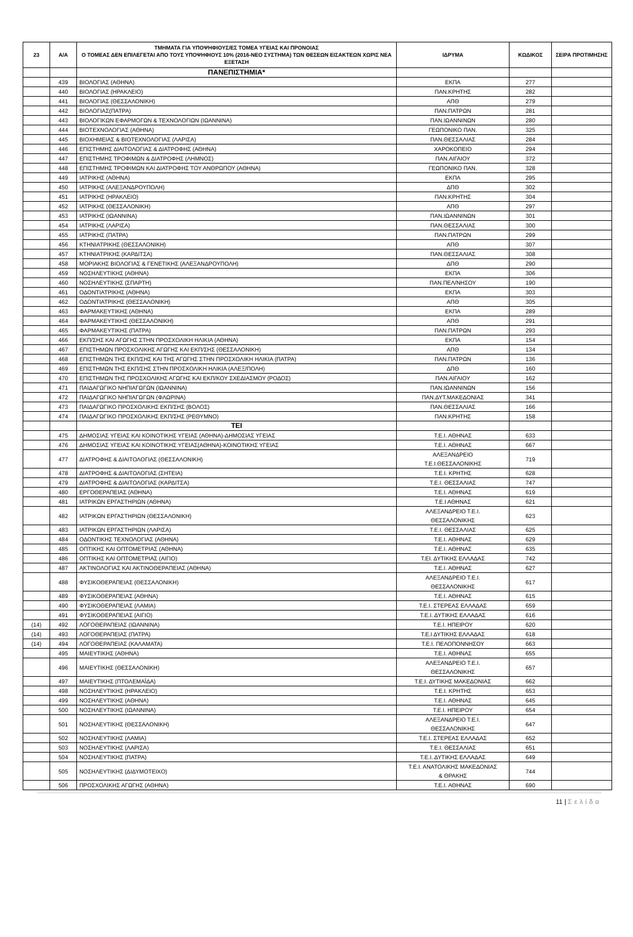| 23 | Α/Α | ΤΜΗΜΑΤΑ ΓΙΑ ΥΠΟΨΗΦΙΟΥΣ/ΕΣ ΤΟΜΕΑ ΥΓΕΙΑΣ ΚΑΙ ΠΡΟΝΟΙΑΣ Ο ΤΟΜΕΑΣ ΔΕΝ ΕΠΙΛΕΓΕΤΑΙ ΑΠΟ ΤΟΥΣ ΥΠΟΨΗΦΙΟΥΣ 10% (2016-ΝΕΟ ΣΥΣΤΗΜΑ) ΤΩΝ ΘΕΣΕΩΝ ΕΙΣΑΚΤΕΩΝ ΧΩΡΙΣ ΝΕΑ ΕΞΕΤΑΣΗ | ΙΔΡΥΜΑ | ΚΩΔΙΚΟΣ | ΣΕΙΡΑ ΠΡΟΤΙΜΗΣΗΣ |
| --- | --- | --- | --- | --- | --- |
| | | ΠΑΝΕΠΙΣΤΗΜΙΑ* | | | |
| | 439 | ΒΙΟΛΟΓΙΑΣ (ΑΘΗΝΑ) | ΕΚΠΑ | 277 | |
| | 440 | ΒΙΟΛΟΓΙΑΣ (ΗΡΑΚΛΕΙΟ) | ΠΑΝ.ΚΡΗΤΗΣ | 282 | |
| | 441 | ΒΙΟΛΟΓΙΑΣ (ΘΕΣΣΑΛΟΝΙΚΗ) | ΑΠΘ | 279 | |
| | 442 | ΒΙΟΛΟΓΙΑΣ(ΠΑΤΡΑ) | ΠΑΝ.ΠΑΤΡΩΝ | 281 | |
| | 443 | ΒΙΟΛΟΓΙΚΩΝ ΕΦΑΡΜΟΓΩΝ & ΤΕΧΝΟΛΟΓΙΩΝ (ΙΩΑΝΝΙΝΑ) | ΠΑΝ.ΙΩΑΝΝΙΝΩΝ | 280 | |
| | 444 | ΒΙΟΤΕΧΝΟΛΟΓΙΑΣ (ΑΘΗΝΑ) | ΓΕΩΠΟΝΙΚΟ ΠΑΝ. | 325 | |
| | 445 | ΒΙΟΧΗΜΕΙΑΣ & ΒΙΟΤΕΧΝΟΛΟΓΙΑΣ (ΛΑΡΙΣΑ) | ΠΑΝ.ΘΕΣΣΑΛΙΑΣ | 284 | |
| | 446 | ΕΠΙΣΤΗΜΗΣ ΔΙΑΙΤΟΛΟΓΙΑΣ & ΔΙΑΤΡΟΦΗΣ (ΑΘΗΝΑ) | ΧΑΡΟΚΟΠΕΙΟ | 294 | |
| | 447 | ΕΠΙΣΤΗΜΗΣ ΤΡΟΦΙΜΩΝ & ΔΙΑΤΡΟΦΗΣ (ΛΗΜΝΟΣ) | ΠΑΝ.ΑΙΓΑΙΟΥ | 372 | |
| | 448 | ΕΠΙΣΤΗΜΗΣ ΤΡΟΦΙΜΩΝ ΚΑΙ ΔΙΑΤΡΟΦΗΣ ΤΟΥ ΑΝΘΡΩΠΟΥ (ΑΘΗΝΑ) | ΓΕΩΠΟΝΙΚΟ ΠΑΝ. | 328 | |
| | 449 | ΙΑΤΡΙΚΗΣ (ΑΘΗΝΑ) | ΕΚΠΑ | 295 | |
| | 450 | ΙΑΤΡΙΚΗΣ (ΑΛΕΞΑΝΔΡΟΥΠΟΛΗ) | ΔΠΘ | 302 | |
| | 451 | ΙΑΤΡΙΚΗΣ (ΗΡΑΚΛΕΙΟ) | ΠΑΝ.ΚΡΗΤΗΣ | 304 | |
| | 452 | ΙΑΤΡΙΚΗΣ (ΘΕΣΣΑΛΟΝΙΚΗ) | ΑΠΘ | 297 | |
| | 453 | ΙΑΤΡΙΚΗΣ (ΙΩΑΝΝΙΝΑ) | ΠΑΝ.ΙΩΑΝΝΙΝΩΝ | 301 | |
| | 454 | ΙΑΤΡΙΚΗΣ (ΛΑΡΙΣΑ) | ΠΑΝ.ΘΕΣΣΑΛΙΑΣ | 300 | |
| | 455 | ΙΑΤΡΙΚΗΣ (ΠΑΤΡΑ) | ΠΑΝ.ΠΑΤΡΩΝ | 299 | |
| | 456 | ΚΤΗΝΙΑΤΡΙΚΗΣ (ΘΕΣΣΑΛΟΝΙΚΗ) | ΑΠΘ | 307 | |
| | 457 | ΚΤΗΝΙΑΤΡΙΚΗΣ (ΚΑΡΔΙΤΣΑ) | ΠΑΝ.ΘΕΣΣΑΛΙΑΣ | 308 | |
| | 458 | ΜΟΡΙΑΚΗΣ ΒΙΟΛΟΓΙΑΣ & ΓΕΝΕΤΙΚΗΣ (ΑΛΕΞΑΝΔΡΟΥΠΟΛΗ) | ΔΠΘ | 290 | |
| | 459 | ΝΟΣΗΛΕΥΤΙΚΗΣ (ΑΘΗΝΑ) | ΕΚΠΑ | 306 | |
| | 460 | ΝΟΣΗΛΕΥΤΙΚΗΣ (ΣΠΑΡΤΗ) | ΠΑΝ.ΠΕΛ/ΝΗΣΟΥ | 190 | |
| | 461 | ΟΔΟΝΤΙΑΤΡΙΚΗΣ (ΑΘΗΝΑ) | ΕΚΠΑ | 303 | |
| | 462 | ΟΔΟΝΤΙΑΤΡΙΚΗΣ (ΘΕΣΣΑΛΟΝΙΚΗ) | ΑΠΘ | 305 | |
| | 463 | ΦΑΡΜΑΚΕΥΤΙΚΗΣ (ΑΘΗΝΑ) | ΕΚΠΑ | 289 | |
| | 464 | ΦΑΡΜΑΚΕΥΤΙΚΗΣ (ΘΕΣΣΑΛΟΝΙΚΗ) | ΑΠΘ | 291 | |
| | 465 | ΦΑΡΜΑΚΕΥΤΙΚΗΣ (ΠΑΤΡΑ) | ΠΑΝ.ΠΑΤΡΩΝ | 293 | |
| | 466 | ΕΚΠ/ΣΗΣ ΚΑΙ ΑΓΩΓΗΣ ΣΤΗΝ ΠΡΟΣΧΟΛΙΚΗ ΗΛΙΚΙΑ (ΑΘΗΝΑ) | ΕΚΠΑ | 154 | |
| | 467 | ΕΠΙΣΤΗΜΩΝ ΠΡΟΣΧΟΛΙΚΗΣ ΑΓΩΓΗΣ ΚΑΙ ΕΚΠ/ΣΗΣ (ΘΕΣΣΑΛΟΝΙΚΗ) | ΑΠΘ | 134 | |
| | 468 | ΕΠΙΣΤΗΜΩΝ ΤΗΣ ΕΚΠ/ΣΗΣ ΚΑΙ ΤΗΣ ΑΓΩΓΗΣ ΣΤΗΝ ΠΡΟΣΧΟΛΙΚΗ ΗΛΙΚΙΑ (ΠΑΤΡΑ) | ΠΑΝ.ΠΑΤΡΩΝ | 136 | |
| | 469 | ΕΠΙΣΤΗΜΩΝ ΤΗΣ ΕΚΠ/ΣΗΣ ΣΤΗΝ ΠΡΟΣΧΟΛΙΚΗ ΗΛΙΚΙΑ (ΑΛΕΞ/ΠΟΛΗ) | ΔΠΘ | 160 | |
| | 470 | ΕΠΙΣΤΗΜΩΝ ΤΗΣ ΠΡΟΣΧΟΛΙΚΗΣ ΑΓΩΓΗΣ ΚΑΙ ΕΚΠ/ΚΟΥ ΣΧΕΔΙΑΣΜΟΥ (ΡΟΔΟΣ) | ΠΑΝ.ΑΙΓΑΙΟΥ | 162 | |
| | 471 | ΠΑΙΔΑΓΩΓΙΚΟ ΝΗΠΙΑΓΩΓΩΝ (ΙΩΑΝΝΙΝΑ) | ΠΑΝ.ΙΩΑΝΝΙΝΩΝ | 156 | |
| | 472 | ΠΑΙΔΑΓΩΓΙΚΟ ΝΗΠΙΑΓΩΓΩΝ (ΦΛΩΡΙΝΑ) | ΠΑΝ.ΔΥΤ.ΜΑΚΕΔΟΝΙΑΣ | 341 | |
| | 473 | ΠΑΙΔΑΓΩΓΙΚΟ ΠΡΟΣΧΟΛΙΚΗΣ ΕΚΠ/ΣΗΣ (ΒΟΛΟΣ) | ΠΑΝ.ΘΕΣΣΑΛΙΑΣ | 166 | |
| | 474 | ΠΑΙΔΑΓΩΓΙΚΟ ΠΡΟΣΧΟΛΙΚΗΣ ΕΚΠ/ΣΗΣ (ΡΕΘΥΜΝΟ) | ΠΑΝ.ΚΡΗΤΗΣ | 158 | |
| | | ΤΕΙ | | | |
| | 475 | ΔΗΜΟΣΙΑΣ ΥΓΕΙΑΣ ΚΑΙ ΚΟΙΝΟΤΙΚΗΣ ΥΓΕΙΑΣ (ΑΘΗΝΑ)-ΔΗΜΟΣΙΑΣ ΥΓΕΙΑΣ | Τ.Ε.Ι. ΑΘΗΝΑΣ | 633 | |
| | 476 | ΔΗΜΟΣΙΑΣ ΥΓΕΙΑΣ ΚΑΙ ΚΟΙΝΟΤΙΚΗΣ ΥΓΕΙΑΣ(ΑΘΗΝΑ)-ΚΟΙΝΟΤΙΚΗΣ ΥΓΕΙΑΣ | Τ.Ε.Ι. ΑΘΗΝΑΣ | 667 | |
| | 477 | ΔΙΑΤΡΟΦΗΣ & ΔΙΑΙΤΟΛΟΓΙΑΣ (ΘΕΣΣΑΛΟΝΙΚΗ) | ΑΛΕΞΑΝΔΡΕΙΟ Τ.Ε.Ι.ΘΕΣΣΑΛΟΝΙΚΗΣ | 719 | |
| | 478 | ΔΙΑΤΡΟΦΗΣ & ΔΙΑΙΤΟΛΟΓΙΑΣ (ΣΗΤΕΙΑ) | Τ.Ε.Ι. ΚΡΗΤΗΣ | 628 | |
| | 479 | ΔΙΑΤΡΟΦΗΣ & ΔΙΑΙΤΟΛΟΓΙΑΣ (ΚΑΡΔΙΤΣΑ) | Τ.Ε.Ι. ΘΕΣΣΑΛΙΑΣ | 747 | |
| | 480 | ΕΡΓΟΘΕΡΑΠΕΙΑΣ (ΑΘΗΝΑ) | Τ.Ε.Ι. ΑΘΗΝΑΣ | 619 | |
| | 481 | ΙΑΤΡΙΚΩΝ ΕΡΓΑΣΤΗΡΙΩΝ (ΑΘΗΝΑ) | Τ.Ε.Ι ΑΘΗΝΑΣ | 621 | |
| | 482 | ΙΑΤΡΙΚΩΝ ΕΡΓΑΣΤΗΡΙΩΝ (ΘΕΣΣΑΛΟΝΙΚΗ) | ΑΛΕΞΑΝΔΡΕΙΟ Τ.Ε.Ι. ΘΕΣΣΑΛΟΝΙΚΗΣ | 623 | |
| | 483 | ΙΑΤΡΙΚΩΝ ΕΡΓΑΣΤΗΡΙΩΝ (ΛΑΡΙΣΑ) | Τ.Ε.Ι. ΘΕΣΣΑΛΙΑΣ | 625 | |
| | 484 | ΟΔΟΝΤΙΚΗΣ ΤΕΧΝΟΛΟΓΙΑΣ (ΑΘΗΝΑ) | Τ.Ε.Ι. ΑΘΗΝΑΣ | 629 | |
| | 485 | ΟΠΤΙΚΗΣ ΚΑΙ ΟΠΤΟΜΕΤΡΙΑΣ (ΑΘΗΝΑ) | Τ.Ε.Ι. ΑΘΗΝΑΣ | 635 | |
| | 486 | ΟΠΤΙΚΗΣ ΚΑΙ ΟΠΤΟΜΕΤΡΙΑΣ (ΑΙΓΙΟ) | Τ.ΕΙ. ΔΥΤΙΚΗΣ ΕΛΛΑΔΑΣ | 742 | |
| | 487 | ΑΚΤΙΝΟΛΟΓΙΑΣ ΚΑΙ ΑΚΤΙΝΟΘΕΡΑΠΕΙΑΣ (ΑΘΗΝΑ) | Τ.Ε.Ι. ΑΘΗΝΑΣ | 627 | |
| | 488 | ΦΥΣΙΚΟΘΕΡΑΠΕΙΑΣ (ΘΕΣΣΑΛΟΝΙΚΗ) | ΑΛΕΞΑΝΔΡΕΙΟ Τ.Ε.Ι. ΘΕΣΣΑΛΟΝΙΚΗΣ | 617 | |
| | 489 | ΦΥΣΙΚΟΘΕΡΑΠΕΙΑΣ (ΑΘΗΝΑ) | Τ.Ε.Ι. ΑΘΗΝΑΣ | 615 | |
| | 490 | ΦΥΣΙΚΟΘΕΡΑΠΕΙΑΣ (ΛΑΜΙΑ) | Τ.Ε.Ι. ΣΤΕΡΕΑΣ ΕΛΛΑΔΑΣ | 659 | |
| | 491 | ΦΥΣΙΚΟΘΕΡΑΠΕΙΑΣ (ΑΙΓΙΟ) | Τ.Ε.Ι. ΔΥΤΙΚΗΣ ΕΛΛΑΔΑΣ | 616 | |
| (14) | 492 | ΛΟΓΟΘΕΡΑΠΕΙΑΣ (ΙΩΑΝΝΙΝΑ) | Τ.Ε.Ι. ΗΠΕΙΡΟΥ | 620 | |
| (14) | 493 | ΛΟΓΟΘΕΡΑΠΕΙΑΣ (ΠΑΤΡΑ) | Τ.Ε.Ι ΔΥΤΙΚΗΣ ΕΛΛΑΔΑΣ | 618 | |
| (14) | 494 | ΛΟΓΟΘΕΡΑΠΕΙΑΣ (ΚΑΛΑΜΑΤΑ) | Τ.Ε.Ι. ΠΕΛΟΠΟΝΝΗΣΟΥ | 663 | |
| | 495 | ΜΑΙΕΥΤΙΚΗΣ (ΑΘΗΝΑ) | Τ.Ε.Ι. ΑΘΗΝΑΣ | 655 | |
| | 496 | ΜΑΙΕΥΤΙΚΗΣ (ΘΕΣΣΑΛΟΝΙΚΗ) | ΑΛΕΞΑΝΔΡΕΙΟ Τ.Ε.Ι. ΘΕΣΣΑΛΟΝΙΚΗΣ | 657 | |
| | 497 | ΜΑΙΕΥΤΙΚΗΣ (ΠΤΟΛΕΜΑΪΔΑ) | Τ.Ε.Ι. ΔΥΤΙΚΗΣ ΜΑΚΕΔΟΝΙΑΣ | 662 | |
| | 498 | ΝΟΣΗΛΕΥΤΙΚΗΣ (ΗΡΑΚΛΕΙΟ) | Τ.Ε.Ι. ΚΡΗΤΗΣ | 653 | |
| | 499 | ΝΟΣΗΛΕΥΤΙΚΗΣ (ΑΘΗΝΑ) | Τ.Ε.Ι. ΑΘΗΝΑΣ | 645 | |
| | 500 | ΝΟΣΗΛΕΥΤΙΚΗΣ (ΙΩΑΝΝΙΝΑ) | Τ.Ε.Ι. ΗΠΕΙΡΟΥ | 654 | |
| | 501 | ΝΟΣΗΛΕΥΤΙΚΗΣ (ΘΕΣΣΑΛΟΝΙΚΗ) | ΑΛΕΞΑΝΔΡΕΙΟ Τ.Ε.Ι. ΘΕΣΣΑΛΟΝΙΚΗΣ | 647 | |
| | 502 | ΝΟΣΗΛΕΥΤΙΚΗΣ (ΛΑΜΙΑ) | Τ.Ε.Ι. ΣΤΕΡΕΑΣ ΕΛΛΑΔΑΣ | 652 | |
| | 503 | ΝΟΣΗΛΕΥΤΙΚΗΣ (ΛΑΡΙΣΑ) | Τ.Ε.Ι. ΘΕΣΣΑΛΙΑΣ | 651 | |
| | 504 | ΝΟΣΗΛΕΥΤΙΚΗΣ (ΠΑΤΡΑ) | Τ.Ε.Ι. ΔΥΤΙΚΗΣ ΕΛΛΑΔΑΣ | 649 | |
| | 505 | ΝΟΣΗΛΕΥΤΙΚΗΣ (ΔΙΔΥΜΟΤΕΙΧΟ) | Τ.Ε.Ι. ΑΝΑΤΟΛΙΚΗΣ ΜΑΚΕΔΟΝΙΑΣ & ΘΡΑΚΗΣ | 744 | |
| | 506 | ΠΡΟΣΧΟΛΙΚΗΣ ΑΓΩΓΗΣ (ΑΘΗΝΑ) | Τ.Ε.Ι. ΑΘΗΝΑΣ | 690 | |
11 | Σελίδα